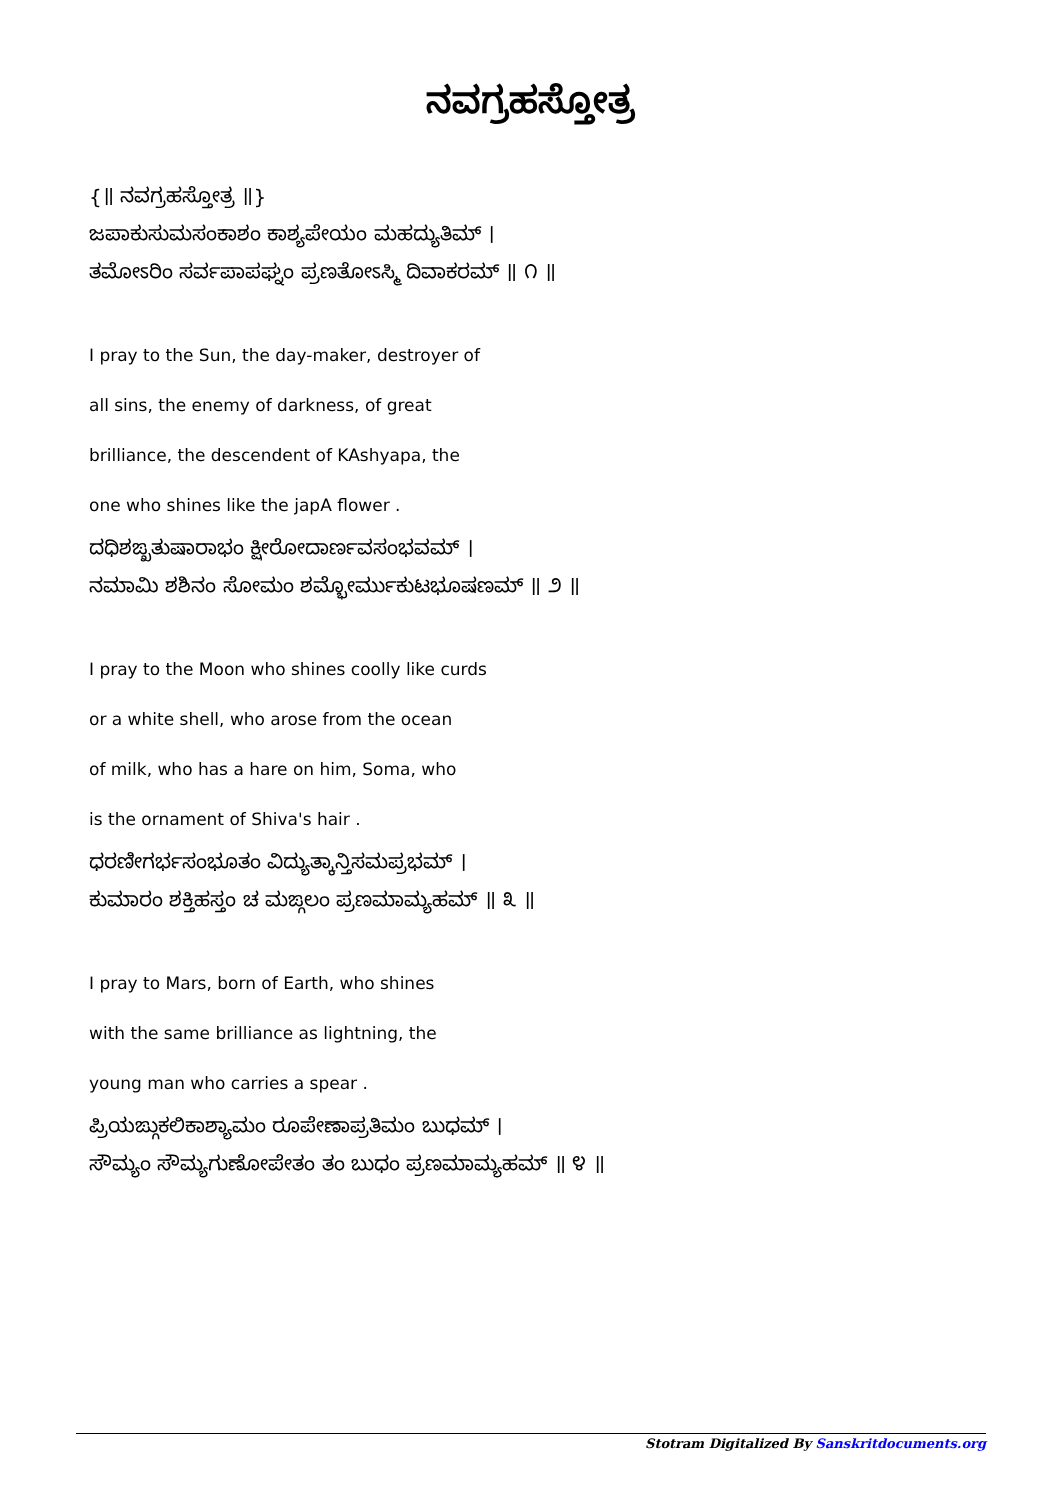ನವಗ್ರಹಸ್ತೋತ್ರ
{॥ ನವಗ್ರಹಸ್ತೋತ್ರ ॥}
ಜಪಾಕುಸುಮಸಂಕಾಶಂ ಕಾಶ್ಯಪೇಯಂ ಮಹದ್ಯುತಿಮ್ ।
ತಮೋಽರಿಂ ಸರ್ವಪಾಪಘ್ನಂ ಪ್ರಣತೋಽಸ್ಮಿ ದಿವಾಕರಮ್ ॥ ೧ ॥
I pray to the Sun, the day-maker, destroyer of
all sins, the enemy of darkness, of great
brilliance, the descendent of KAshyapa, the
one who shines like the japA flower .
ದಧಿಶಙ್ಖತುಷಾರಾಭಂ ಕ್ಷೀರೋದಾರ್ಣವಸಂಭವಮ್ ।
ನಮಾಮಿ ಶಶಿನಂ ಸೋಮಂ ಶಮ್ಭೋರ್ಮುಕುಟಭೂಷಣಮ್ ॥ ೨ ॥
I pray to the Moon who shines coolly like curds
or a white shell, who arose from the ocean
of milk, who has a hare on him, Soma, who
is the ornament of Shiva's hair .
ಧರಣೀಗರ್ಭಸಂಭೂತಂ ವಿದ್ಯುತ್ಕಾನ್ತಿಸಮಪ್ರಭಮ್ ।
ಕುಮಾರಂ ಶಕ್ತಿಹಸ್ತಂ ಚ ಮಙ್ಗಲಂ ಪ್ರಣಮಾಮ್ಯಹಮ್ ॥ ೩ ॥
I pray to Mars, born of Earth, who shines
with the same brilliance as lightning, the
young man who carries a spear .
ಪ್ರಿಯಙ್ಗುಕಲಿಕಾಶ್ಯಾಮಂ ರೂಪೇಣಾಪ್ರತಿಮಂ ಬುಧಮ್ ।
ಸೌಮ್ಯಂ ಸೌಮ್ಯಗುಣೋಪೇತಂ ತಂ ಬುಧಂ ಪ್ರಣಮಾಮ್ಯಹಮ್ ॥ ೪ ॥
Stotram Digitalized By Sanskritdocuments.org